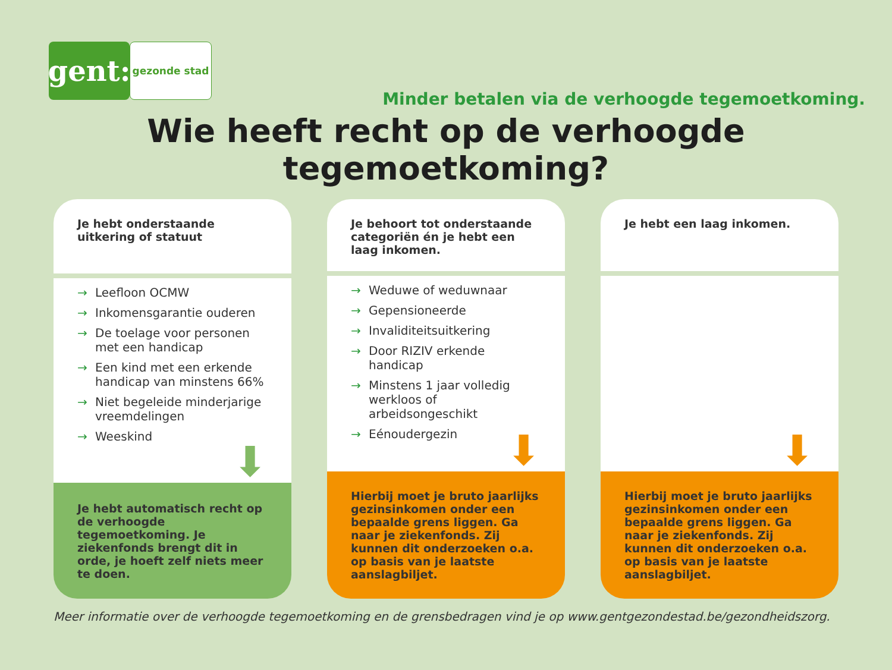gent:
gezonde stad
Minder betalen via de verhoogde tegemoetkoming.
Wie heeft recht op de verhoogde tegemoetkoming?
Je hebt onderstaande uitkering of statuut
→ Leefloon OCMW
→ Inkomensgarantie ouderen
→ De toelage voor personen met een handicap
→ Een kind met een erkende handicap van minstens 66%
→ Niet begeleide minderjarige vreemdelingen
→ Weeskind
⬇
Je hebt automatisch recht op de verhoogde tegemoetkoming. Je ziekenfonds brengt dit in orde, je hoeft zelf niets meer te doen.
Je behoort tot onderstaande categoriën én je hebt een laag inkomen.
→ Weduwe of weduwnaar
→ Gepensioneerde
→ Invaliditeitsuitkering
→ Door RIZIV erkende handicap
→ Minstens 1 jaar volledig werkloos of arbeidsongeschikt
→ Eénoudergezin
⬇
Hierbij moet je bruto jaarlijks gezinsinkomen onder een bepaalde grens liggen. Ga naar je ziekenfonds. Zij kunnen dit onderzoeken o.a. op basis van je laatste aanslagbiljet.
Je hebt een laag inkomen.
⬇
Hierbij moet je bruto jaarlijks gezinsinkomen onder een bepaalde grens liggen. Ga naar je ziekenfonds. Zij kunnen dit onderzoeken o.a. op basis van je laatste aanslagbiljet.
Meer informatie over de verhoogde tegemoetkoming en de grensbedragen vind je op www.gentgezondestad.be/gezondheidszorg.